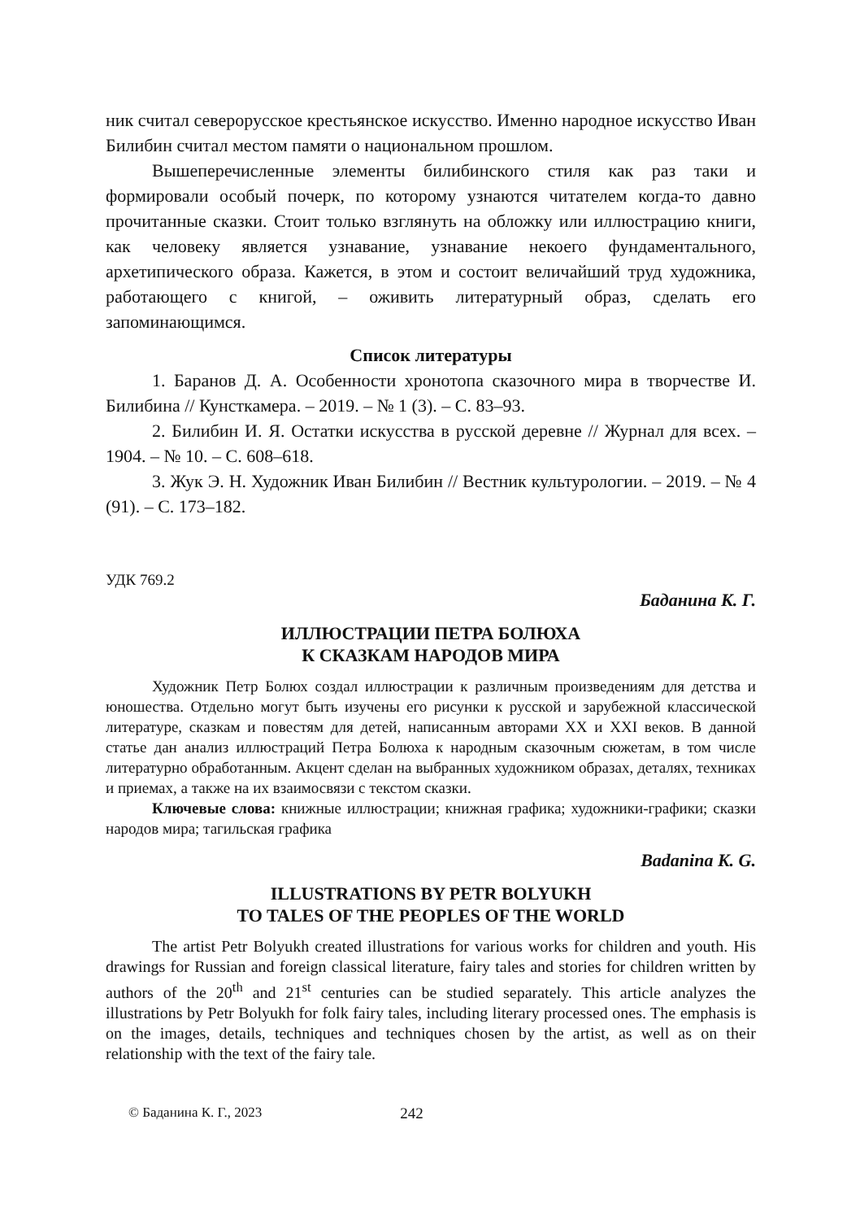ник считал северорусское крестьянское искусство. Именно народное искусство Иван Билибин считал местом памяти о национальном прошлом.
Вышеперечисленные элементы билибинского стиля как раз таки и формировали особый почерк, по которому узнаются читателем когда-то давно прочитанные сказки. Стоит только взглянуть на обложку или иллюстрацию книги, как человеку является узнавание, узнавание некоего фундаментального, архетипического образа. Кажется, в этом и состоит величайший труд художника, работающего с книгой, – оживить литературный образ, сделать его запоминающимся.
Список литературы
1. Баранов Д. А. Особенности хронотопа сказочного мира в творчестве И. Билибина // Кунсткамера. – 2019. – № 1 (3). – С. 83–93.
2. Билибин И. Я. Остатки искусства в русской деревне // Журнал для всех. – 1904. – № 10. – С. 608–618.
3. Жук Э. Н. Художник Иван Билибин // Вестник культурологии. – 2019. – № 4 (91). – С. 173–182.
УДК 769.2
Баданина К. Г.
ИЛЛЮСТРАЦИИ ПЕТРА БОЛЮХА
К СКАЗКАМ НАРОДОВ МИРА
Художник Петр Болюх создал иллюстрации к различным произведениям для детства и юношества. Отдельно могут быть изучены его рисунки к русской и зарубежной классической литературе, сказкам и повестям для детей, написанным авторами XX и XXI веков. В данной статье дан анализ иллюстраций Петра Болюха к народным сказочным сюжетам, в том числе литературно обработанным. Акцент сделан на выбранных художником образах, деталях, техниках и приемах, а также на их взаимосвязи с текстом сказки.
Ключевые слова: книжные иллюстрации; книжная графика; художники-графики; сказки народов мира; тагильская графика
Badanina K. G.
ILLUSTRATIONS BY PETR BOLYUKH
TO TALES OF THE PEOPLES OF THE WORLD
The artist Petr Bolyukh created illustrations for various works for children and youth. His drawings for Russian and foreign classical literature, fairy tales and stories for children written by authors of the 20<sup>th</sup> and 21<sup>st</sup> centuries can be studied separately. This article analyzes the illustrations by Petr Bolyukh for folk fairy tales, including literary processed ones. The emphasis is on the images, details, techniques and techniques chosen by the artist, as well as on their relationship with the text of the fairy tale.
© Баданина К. Г., 2023 242